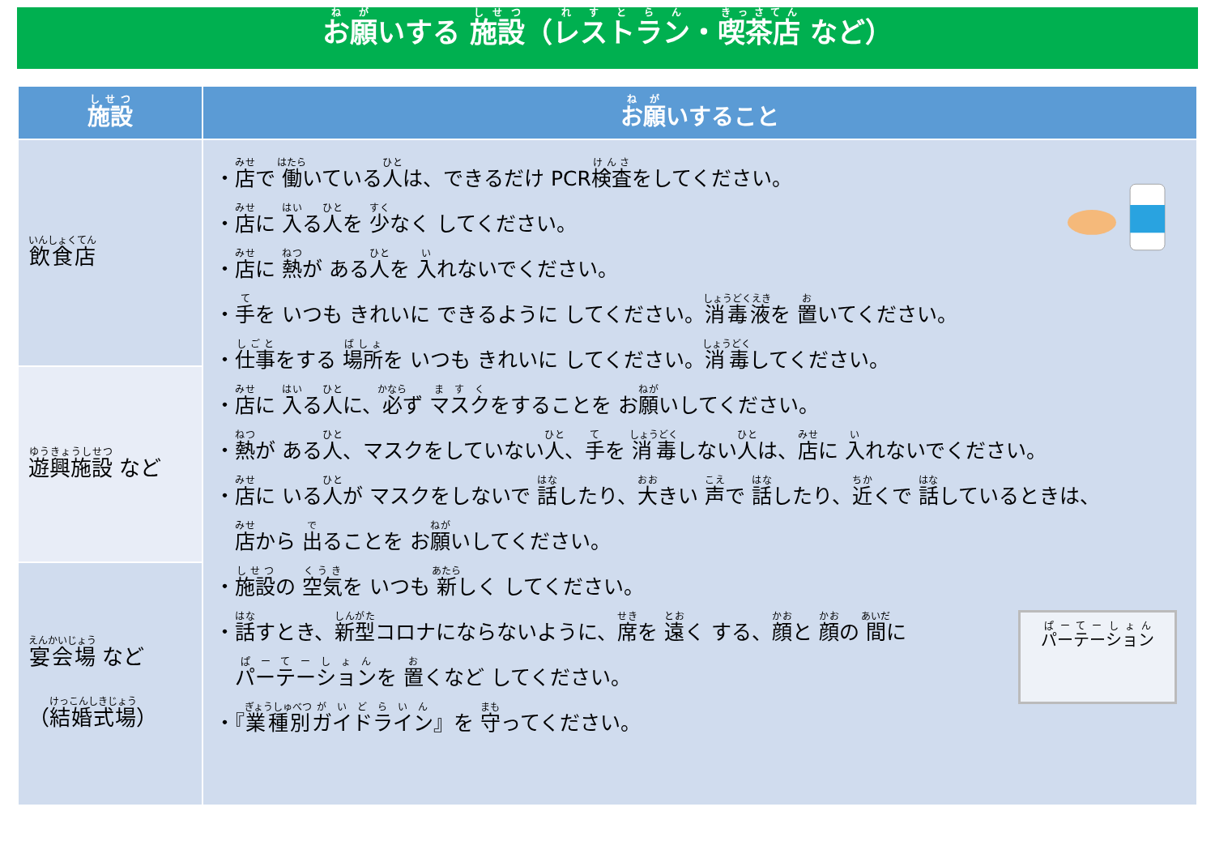お願いする 施設（レストラン・喫茶店 など）
| 施設 | お願 いすること |
| --- | --- |
| 飲食店 | ・ 店 で 働 いている 人 は、できるだけ PCR 検査 をしてください。 ・ 店 に 入 る 人 を 少 なく してください。 ・ 店 に 熱 が ある 人 を 入 れないでください。 ・ 手 を いつも きれいに できるように してください。 消毒液 を 置 いてください。 ・ 仕事 をする 場所 を いつも きれいに してください。 消毒 してください。 ・ 店 に 入 る 人 に、 必 ず マスク をすることを お 願 いしてください。 ・ 熱 が ある 人 、マスクをしていない 人 、 手 を 消毒 しない 人 は、 店 に 入 れないでください。 ・ 店 に いる 人 が マスクをしないで 話 したり、 大 きい 声 で 話 したり、 近 くで 話 しているときは、 店 から 出 ることを お 願 いしてください。 ・ 施設 の 空気 を いつも 新 しく してください。 パーテーション ・ 話 すとき、 新型 コロナにならないように、 席 を 遠 く する、 顔 と 顔 の 間 に パーテーション を 置 くなど してください。 ・『 業種別 ガイドライン 』を 守 ってください。 |
| 遊興施設 など | |
| 宴会場 など （ 結婚式場 ） | |